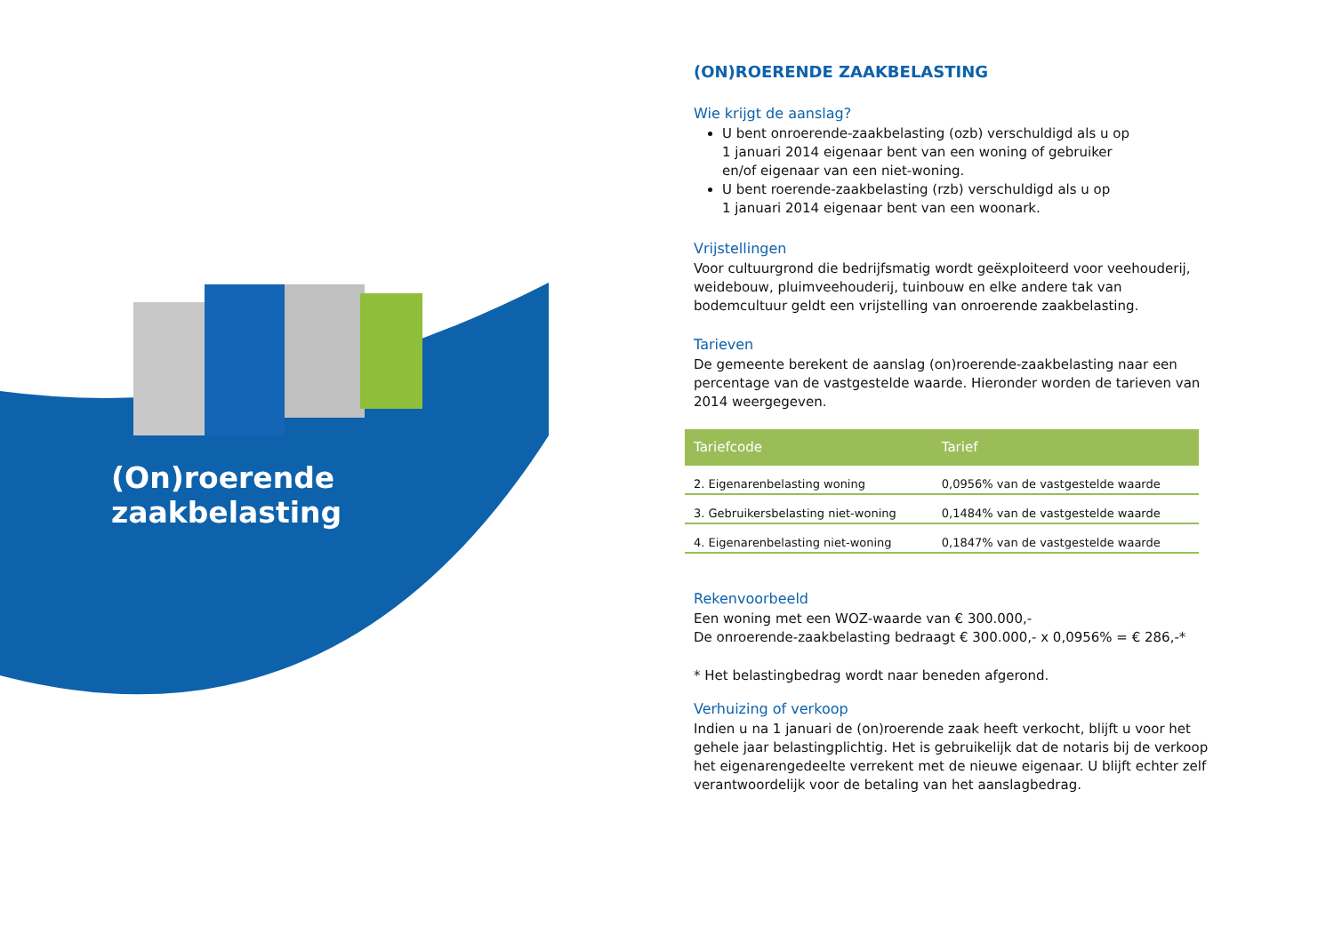(On)roerende zaakbelasting
(ON)ROERENDE ZAAKBELASTING
Wie krijgt de aanslag?
U bent onroerende-zaakbelasting (ozb) verschuldigd als u op
1 januari 2014 eigenaar bent van een woning of gebruiker
en/of eigenaar van een niet-woning.
U bent roerende-zaakbelasting (rzb) verschuldigd als u op
1 januari 2014 eigenaar bent van een woonark.
Vrijstellingen
Voor cultuurgrond die bedrijfsmatig wordt geëxploiteerd voor veehouderij, weidebouw, pluimveehouderij, tuinbouw en elke andere tak van bodemcultuur geldt een vrijstelling van onroerende zaakbelasting.
Tarieven
De gemeente berekent de aanslag (on)roerende-zaakbelasting naar een percentage van de vastgestelde waarde. Hieronder worden de tarieven van 2014 weergegeven.
| Tariefcode | Tarief |
| --- | --- |
| 2. Eigenarenbelasting woning | 0,0956% van de vastgestelde waarde |
| 3. Gebruikersbelasting niet-woning | 0,1484% van de vastgestelde waarde |
| 4. Eigenarenbelasting niet-woning | 0,1847% van de vastgestelde waarde |
Rekenvoorbeeld
Een woning met een WOZ-waarde van € 300.000,-
De onroerende-zaakbelasting bedraagt € 300.000,- x 0,0956% = € 286,-*
* Het belastingbedrag wordt naar beneden afgerond.
Verhuizing of verkoop
Indien u na 1 januari de (on)roerende zaak heeft verkocht, blijft u voor het gehele jaar belastingplichtig. Het is gebruikelijk dat de notaris bij de verkoop het eigenarengedeelte verrekent met de nieuwe eigenaar. U blijft echter zelf verantwoordelijk voor de betaling van het aanslagbedrag.